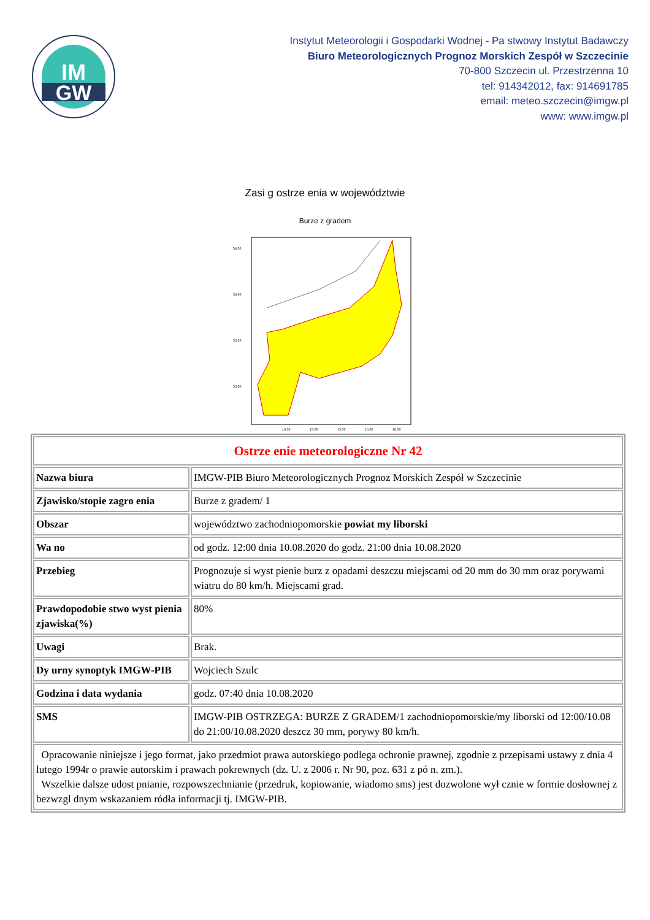IM
GW
Instytut Meteorologii i Gospodarki Wodnej - Pa stwowy Instytut Badawczy
Biuro Meteorologicznych Prognoz Morskich Zespół w Szczecinie
70-800 Szczecin ul. Przestrzenna 10
tel: 914342012, fax: 914691785
email: meteo.szczecin@imgw.pl
www: www.imgw.pl
Zasi g ostrze enia w województwie
Burze z gradem
54.50
54.00
53.50
53.00
14.50
15.00
15.50
16.00
16.50
| Ostrze enie meteorologiczne Nr 42 | |
| Nazwa biura | IMGW-PIB Biuro Meteorologicznych Prognoz Morskich Zespół w Szczecinie |
| Zjawisko/stopie zagro enia | Burze z gradem/ 1 |
| Obszar | województwo zachodniopomorskie powiat my liborski |
| Wa no | od godz. 12:00 dnia 10.08.2020 do godz. 21:00 dnia 10.08.2020 |
| Przebieg | Prognozuje si wyst pienie burz z opadami deszczu miejscami od 20 mm do 30 mm oraz porywami wiatru do 80 km/h. Miejscami grad. |
| Prawdopodobie stwo wyst pienia zjawiska(%) | 80% |
| Uwagi | Brak. |
| Dy urny synoptyk IMGW-PIB | Wojciech Szulc |
| Godzina i data wydania | godz. 07:40 dnia 10.08.2020 |
| SMS | IMGW-PIB OSTRZEGA: BURZE Z GRADEM/1 zachodniopomorskie/my liborski od 12:00/10.08 do 21:00/10.08.2020 deszcz 30 mm, porywy 80 km/h. |
| Opracowanie niniejsze i jego format, jako przedmiot prawa autorskiego podlega ochronie prawnej, zgodnie z przepisami ustawy z dnia 4 lutego 1994r o prawie autorskim i prawach pokrewnych (dz. U. z 2006 r. Nr 90, poz. 631 z pó n. zm.). Wszelkie dalsze udost pnianie, rozpowszechnianie (przedruk, kopiowanie, wiadomo sms) jest dozwolone wył cznie w formie dosłownej z bezwzgl dnym wskazaniem ródła informacji tj. IMGW-PIB. | |